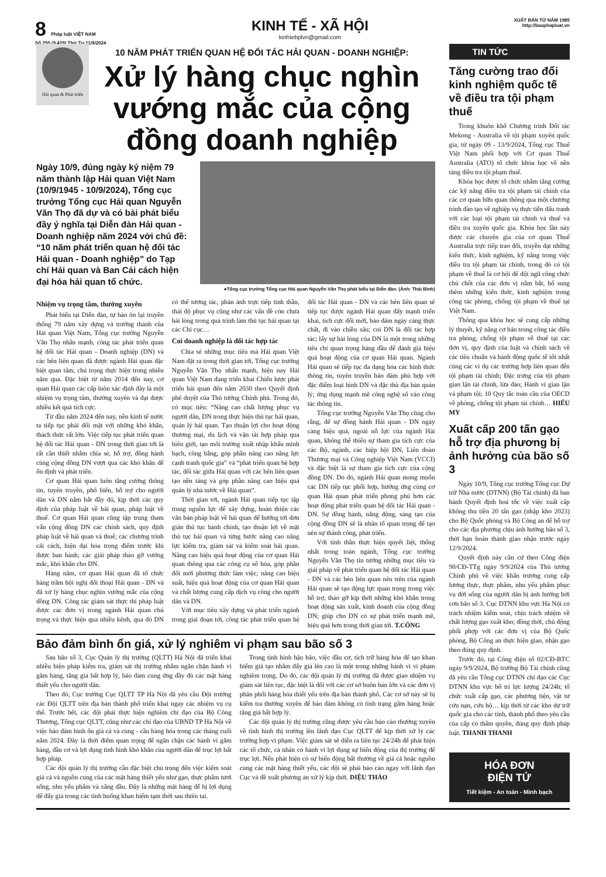8 Pháp luật VIỆT NAM
Số 255 (9.429) Thứ Tư 11/9/2024
KINH TẾ - XÃ HỘI
kinhtebplvn@gmail.com
XUẤT BẢN TỪ NĂM 1985
http://baophapluat.vn
Hải quan & Phát triển
10 NĂM PHÁT TRIỂN QUAN HỆ ĐỐI TÁC HẢI QUAN - DOANH NGHIỆP:
Xử lý hàng chục nghìn vướng mắc của cộng đồng doanh nghiệp
Ngày 10/9, đúng ngày kỷ niệm 79 năm thành lập Hải quan Việt Nam (10/9/1945 - 10/9/2024), Tổng cục trưởng Tổng cục Hải quan Nguyễn Văn Thọ đã dự và có bài phát biểu đầy ý nghĩa tại Diễn đàn Hải quan - Doanh nghiệp năm 2024 với chủ đề: “10 năm phát triển quan hệ đối tác Hải quan - Doanh nghiệp” do Tạp chí Hải quan và Ban Cải cách hiện đại hóa hải quan tổ chức.
●Tổng cục trưởng Tổng cục Hải quan Nguyễn Văn Thọ phát biểu tại Diễn đàn. (Ảnh: Thái Bình)
Nhiệm vụ trọng tâm, thường xuyên
Phát biểu tại Diễn đàn, tự hào ôn lại truyền thống 79 năm xây dựng và trưởng thành của Hải quan Việt Nam, Tổng cục trưởng Nguyễn Văn Thọ nhấn mạnh, công tác phát triển quan hệ đối tác Hải quan - Doanh nghiệp (DN) và các bên liên quan đã được ngành Hải quan đặc biệt quan tâm, chú trọng thực hiện trong nhiều năm qua. Đặc biệt từ năm 2014 đến nay, cơ quan Hải quan các cấp luôn xác định đây là một nhiệm vụ trọng tâm, thường xuyên và đạt được nhiều kết quả tích cực.
Từ đầu năm 2024 đến nay, nền kinh tế nước ta tiếp tục phải đối mặt với những khó khăn, thách thức rất lớn. Việc tiếp tục phát triển quan hệ đối tác Hải quan - DN trong thời gian tới là rất cần thiết nhằm chia sẻ, hỗ trợ, đồng hành cùng cộng đồng DN vượt qua các khó khăn để ổn định và phát triển.
Cơ quan Hải quan luôn tăng cường thông tin, tuyên truyền, phổ biến, hỗ trợ cho người dân và DN nắm bắt đầy đủ, kịp thời các quy định của pháp luật về hải quan, pháp luật về thuế. Cơ quan Hải quan cũng tập trung tham vấn cộng đồng DN các chính sách, quy định pháp luật về hải quan và thuế; các chương trình cải cách, hiện đại hóa trọng điểm trước khi được ban hành; các giải pháp tháo gỡ vướng mắc, khó khăn cho DN.
Hàng năm, cơ quan Hải quan đã tổ chức hàng trăm hội nghị đối thoại Hải quan - DN và đã xử lý hàng chục nghìn vướng mắc của cộng đồng DN. Công tác giám sát thực thi pháp luật được các đơn vị trong ngành Hải quan chú trọng và thực hiện qua nhiều kênh, qua đó DN có thể tương tác, phản ánh trực tiếp tinh thần, thái độ phục vụ cũng như các vấn đề còn chưa hài lòng trong quá trình làm thủ tục hải quan tại các Chi cục…
Coi doanh nghiệp là đối tác hợp tác
Chia sẻ những mục tiêu mà Hải quan Việt Nam đặt ra trong thời gian tới, Tổng cục trưởng Nguyễn Văn Thọ nhấn mạnh, hiện nay Hải quan Việt Nam đang triển khai Chiến lược phát triển hải quan đến năm 2030 theo Quyết định phê duyệt của Thủ tướng Chính phủ. Trong đó, có mục tiêu: “Nâng cao chất lượng phục vụ người dân, DN trong thực hiện thủ tục hải quan, quản lý hải quan. Tạo thuận lợi cho hoạt động thương mại, du lịch và vận tải hợp pháp qua biên giới, tạo môi trường xuất nhập khẩu minh bạch, công bằng, góp phần nâng cao năng lực cạnh tranh quốc gia” và “phát triển quan hệ hợp tác, đối tác giữa Hải quan với các bên liên quan tạo nền tảng và góp phần nâng cao hiệu quả quản lý nhà nước về Hải quan”.
Thời gian tới, ngành Hải quan tiếp tục tập trung nguồn lực để xây dựng, hoàn thiện các văn bản pháp luật về hải quan để hướng tới đơn giản thủ tục hành chính, tạo thuận lợi về mặt thủ tục hải quan và từng bước nâng cao năng lực kiểm tra, giám sát và kiểm soát hải quan. Nâng cao hiệu quả hoạt động của cơ quan Hải quan thông qua các công cụ số hóa, góp phần đổi mới phương thức làm việc; nâng cao hiệu suất, hiệu quả hoạt động của cơ quan Hải quan và chất lượng cung cấp dịch vụ công cho người dân và DN.
Với mục tiêu xây dựng và phát triển ngành trong giai đoạn tới, công tác phát triển quan hệ đối tác Hải quan - DN và các bên liên quan sẽ tiếp tục được ngành Hải quan đẩy mạnh triển khai, tích cực đổi mới, bảo đảm ngày càng thực chất, đi vào chiều sâu; coi DN là đối tác hợp tác; lấy sự hài lòng của DN là một trong những tiêu chí quan trọng hàng đầu để đánh giá hiệu quả hoạt động của cơ quan Hải quan. Ngành Hải quan sẽ tiếp tục đa dạng hóa các hình thức thông tin, tuyên truyền bảo đảm phù hợp với đặc điểm loại hình DN và đặc thù địa bàn quản lý; ứng dụng mạnh mẽ công nghệ số vào công tác thông tin.
Tổng cục trưởng Nguyễn Văn Thọ cũng cho rằng, để sự đồng hành Hải quan - DN ngày càng hiệu quả, ngoài nỗ lực của ngành Hải quan, không thể thiếu sự tham gia tích cực của các Bộ, ngành, các hiệp hội DN, Liên đoàn Thương mại và Công nghiệp Việt Nam (VCCI) và đặc biệt là sự tham gia tích cực của cộng đồng DN. Do đó, ngành Hải quan mong muốn các DN tiếp tục phối hợp, hưởng ứng cùng cơ quan Hải quan phát triển phong phú hơn các hoạt động phát triển quan hệ đối tác Hải quan - DN. Sự đồng hành, năng động, sáng tạo của cộng đồng DN sẽ là nhân tố quan trọng để tạo nên sự thành công, phát triển.
Với tinh thần thực hiện quyết liệt, thống nhất trong toàn ngành, Tổng cục trưởng Nguyễn Văn Thọ tin tưởng những mục tiêu và giải pháp về phát triển quan hệ đối tác Hải quan - DN và các bên liên quan nêu trên của ngành Hải quan sẽ tạo động lực quan trọng trong việc hỗ trợ, tháo gỡ kịp thời những khó khăn trong hoạt động sản xuất, kinh doanh của cộng đồng DN; giúp cho DN có sự phát triển mạnh mẽ, hiệu quả hơn trong thời gian tới. T.CÔNG
Bảo đảm bình ổn giá, xử lý nghiêm vi phạm sau bão số 3
Sau bão số 3, Cục Quản lý thị trường (QLTT) Hà Nội đã triển khai nhiều biện pháp kiểm tra, giám sát thị trường nhằm ngăn chặn hành vi găm hàng, tăng giá bất hợp lý, bảo đảm cung ứng đầy đủ các mặt hàng thiết yếu cho người dân.
Theo đó, Cục trưởng Cục QLTT TP Hà Nội đã yêu cầu Đội trưởng các Đội QLTT trên địa bàn thành phố triển khai ngay các nhiệm vụ cụ thể. Trước hết, các đội phải thực hiện nghiêm chỉ đạo của Bộ Công Thương, Tổng cục QLTT, cũng như các chỉ đạo của UBND TP Hà Nội về việc bảo đảm bình ổn giá cả và cung - cầu hàng hóa trong các tháng cuối năm 2024. Đây là thời điểm quan trọng để ngăn chặn các hành vi găm hàng, đầu cơ và lợi dụng tình hình khó khăn của người dân để trục lợi bất hợp pháp.
Các đội quản lý thị trường cần đặc biệt chú trọng đến việc kiểm soát giá cả và nguồn cung của các mặt hàng thiết yếu như gạo, thực phẩm tươi sống, nhu yếu phẩm và xăng dầu. Đây là những mặt hàng dễ bị lợi dụng để đẩy giá trong các tình huống khan hiếm tạm thời sau thiên tai.
Trong tình hình hậu bão, việc đầu cơ, tích trữ hàng hóa để tạo khan hiếm giả tạo nhằm đẩy giá lên cao là một trong những hành vi vi phạm nghiêm trọng. Do đó, các đội quản lý thị trường đã được giao nhiệm vụ giám sát liên tục, đặc biệt là đối với các cơ sở buôn bán lớn và các đơn vị phân phối hàng hóa thiết yếu trên địa bàn thành phố. Các cơ sở này sẽ bị kiểm tra thường xuyên để bảo đảm không có tình trạng găm hàng hoặc tăng giá bất hợp lý.
Các đội quản lý thị trường cũng được yêu cầu báo cáo thường xuyên về tình hình thị trường lên lãnh đạo Cục QLTT để kịp thời xử lý các trường hợp vi phạm. Việc giám sát sẽ diễn ra liên tục 24/24h để phát hiện các tổ chức, cá nhân có hành vi lợi dụng sự biến động của thị trường để trục lợi. Nếu phát hiện có sự biến động bất thường về giá cả hoặc nguồn cung các mặt hàng thiết yếu, các đội sẽ phải báo cáo ngay với lãnh đạo Cục và đề xuất phương án xử lý kịp thời. DIỆU THẢO
TIN TỨC
Tăng cường trao đổi kinh nghiệm quốc tế về điều tra tội phạm thuế
Trong khuôn khổ Chương trình Đối tác Mekong - Australia về tội phạm xuyên quốc gia, từ ngày 09 - 13/9/2024, Tổng cục Thuế Việt Nam phối hợp với Cơ quan Thuế Australia (ATO) tổ chức khóa học về nền tảng điều tra tội phạm thuế.
Khóa học được tổ chức nhằm tăng cường các kỹ năng điều tra tội phạm tài chính của các cơ quan hữu quan thông qua một chương trình đào tạo về nghiệp vụ thực tiễn đấu tranh với các loại tội phạm tài chính và thuế và điều tra xuyên quốc gia. Khóa học lần này được các chuyên gia của cơ quan Thuế Australia trực tiếp trao đổi, truyền đạt những kiến thức, kinh nghiệm, kỹ năng trong việc điều tra tội phạm tài chính, trong đó có tội phạm về thuế là cơ hội để đội ngũ công chức chủ chốt của các đơn vị nắm bắt, bổ sung thêm những kiến thức, kinh nghiệm trong công tác phòng, chống tội phạm về thuế tại Việt Nam.
Thông qua khóa học sẽ cung cấp những lý thuyết, kỹ năng cơ bản trong công tác điều tra phòng, chống tội phạm về thuế tại các đơn vị, quy định của luật và chính sách về các tiêu chuẩn và hành động quốc tế tốt nhất cùng các ví dụ các trường hợp liên quan đến tội phạm tài chính; Đặc trưng của tội phạm gian lận tài chính, lừa đảo; Hành vi gian lận và phạm tội; 10 Quy tắc toàn cầu của OECD về phòng, chống tội phạm tài chính… HIẾU MY
Xuất cấp 200 tấn gạo hỗ trợ địa phương bị ảnh hưởng của bão số 3
Ngày 10/9, Tổng cục trưởng Tổng cục Dự trữ Nhà nước (DTNN) (Bộ Tài chính) đã ban hành Quyết định hoả tốc về việc xuất cấp không thu tiền 20 tấn gạo (nhập kho 2023) cho Bộ Quốc phòng và Bộ Công an để hỗ trợ cho các địa phương chịu ảnh hưởng bão số 3, thời hạn hoàn thành giao nhận trước ngày 12/9/2024.
Quyết định này căn cứ theo Công điện 90/CĐ-TTg ngày 9/9/2024 của Thủ tướng Chính phủ về việc khẩn trương cung cấp lương thực, thực phẩm, nhu yếu phẩm phục vụ đời sống của người dân bị ảnh hưởng bởi cơn bão số 3. Cục DTNN khu vực Hà Nội có trách nhiệm kiểm soát, chịu trách nhiệm về chất lượng gạo xuất kho; đồng thời, chủ động phối phợp với các đơn vị của Bộ Quốc phòng, Bộ Công an thực hiện giao, nhận gạo theo đúng quy định.
Trước đó, tại Công điện số 02/CĐ-BTC ngày 9/9/2024, Bộ trưởng Bộ Tài chính cũng đã yêu cầu Tổng cục DTNN chỉ đạo các Cục DTNN khu vực bố trí lực lượng 24/24h; tổ chức xuất cấp gạo, các phương tiện, vật tư cứu nạn, cứu hộ… kịp thời từ các kho dự trữ quốc gia cho các tỉnh, thành phố theo yêu cầu của cấp có thẩm quyền, đúng quy định pháp luật. THANH THANH
HÓA ĐƠN
ĐIỆN TỬ
Tiết kiệm - An toàn - Minh bạch